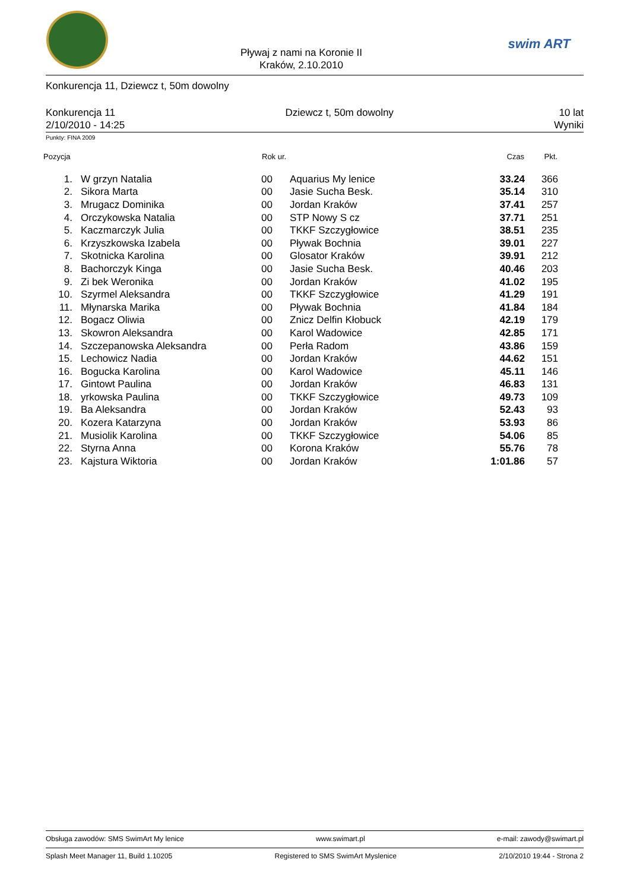Pływaj z nami na Koronie II
Kraków, 2.10.2010
swim ART
Konkurencja 11, Dziewcz t, 50m dowolny
Konkurencja 11
2/10/2010 - 14:25
Dziewcz t, 50m dowolny 10 lat
Wyniki
Punkty: FINA 2009
| Pozycja | | Rok ur. | | Czas | Pkt. |
| --- | --- | --- | --- | --- | --- |
| 1. | W grzyn Natalia | 00 | Aquarius My lenice | 33.24 | 366 |
| 2. | Sikora Marta | 00 | Jasie Sucha Besk. | 35.14 | 310 |
| 3. | Mrugacz Dominika | 00 | Jordan Kraków | 37.41 | 257 |
| 4. | Orczykowska Natalia | 00 | STP Nowy S cz | 37.71 | 251 |
| 5. | Kaczmarczyk Julia | 00 | TKKF Szczygłowice | 38.51 | 235 |
| 6. | Krzyszkowska Izabela | 00 | Pływak Bochnia | 39.01 | 227 |
| 7. | Skotnicka Karolina | 00 | Glosator Kraków | 39.91 | 212 |
| 8. | Bachorczyk Kinga | 00 | Jasie Sucha Besk. | 40.46 | 203 |
| 9. | Zi bek Weronika | 00 | Jordan Kraków | 41.02 | 195 |
| 10. | Szyrmel Aleksandra | 00 | TKKF Szczygłowice | 41.29 | 191 |
| 11. | Młynarska Marika | 00 | Pływak Bochnia | 41.84 | 184 |
| 12. | Bogacz Oliwia | 00 | Znicz Delfin Kłobuck | 42.19 | 179 |
| 13. | Skowron Aleksandra | 00 | Karol Wadowice | 42.85 | 171 |
| 14. | Szczepanowska Aleksandra | 00 | Perła Radom | 43.86 | 159 |
| 15. | Lechowicz Nadia | 00 | Jordan Kraków | 44.62 | 151 |
| 16. | Bogucka Karolina | 00 | Karol Wadowice | 45.11 | 146 |
| 17. | Gintowt Paulina | 00 | Jordan Kraków | 46.83 | 131 |
| 18. | yrkowska Paulina | 00 | TKKF Szczygłowice | 49.73 | 109 |
| 19. | Ba Aleksandra | 00 | Jordan Kraków | 52.43 | 93 |
| 20. | Kozera Katarzyna | 00 | Jordan Kraków | 53.93 | 86 |
| 21. | Musiolik Karolina | 00 | TKKF Szczygłowice | 54.06 | 85 |
| 22. | Styrna Anna | 00 | Korona Kraków | 55.76 | 78 |
| 23. | Kajstura Wiktoria | 00 | Jordan Kraków | 1:01.86 | 57 |
Obsługa zawodów: SMS SwimArt My lenice www.swimart.pl e-mail: zawody@swimart.pl
Splash Meet Manager 11, Build 1.10205 Registered to SMS SwimArt Myslenice 2/10/2010 19:44 - Strona 2